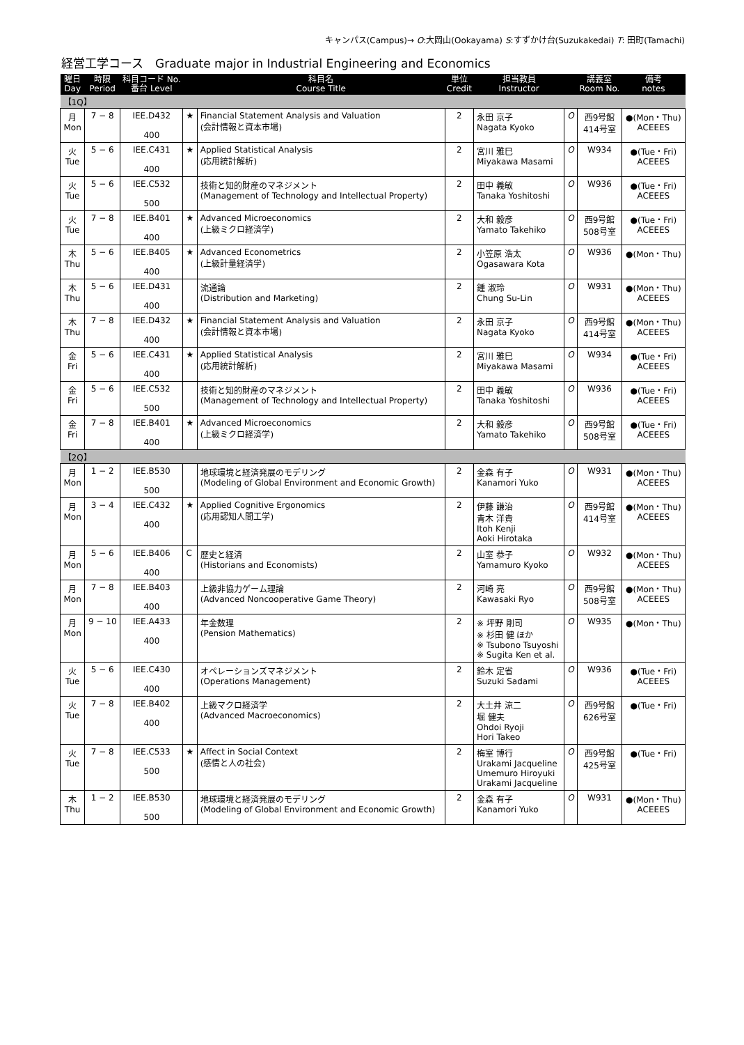キャンパス(Campus)→ O:大岡山(Ookayama) S:すずかけ台(Suzukakedai) T: 田町(Tamachi)
経営工学コース　Graduate major in Industrial Engineering and Economics
| 曜日 Day | 時限 Period | 科目コード No. 番台 Level | | 科目名 Course Title | 単位 Credit | 担当教員 Instructor | | 講義室 Room No. | 備考 notes |
| --- | --- | --- | --- | --- | --- | --- | --- | --- | --- |
| 【1Q】 | | | | | | | | | |
| 月 Mon | 7 − 8 | IEE.D432 400 | ★ | Financial Statement Analysis and Valuation (会計情報と資本市場) | 2 | 永田 京子 Nagata Kyoko | O | 西9号館 414号室 | ●(Mon・Thu) ACEEES |
| 火 Tue | 5 − 6 | IEE.C431 400 | ★ | Applied Statistical Analysis (応用統計解析) | 2 | 宮川 雅巳 Miyakawa Masami | O | W934 | ●(Tue・Fri) ACEEES |
| 火 Tue | 5 − 6 | IEE.C532 500 | | 技術と知的財産のマネジメント (Management of Technology and Intellectual Property) | 2 | 田中 義敏 Tanaka Yoshitoshi | O | W936 | ●(Tue・Fri) ACEEES |
| 火 Tue | 7 − 8 | IEE.B401 400 | ★ | Advanced Microeconomics (上級ミクロ経済学) | 2 | 大和 毅彦 Yamato Takehiko | O | 西9号館 508号室 | ●(Tue・Fri) ACEEES |
| 木 Thu | 5 − 6 | IEE.B405 400 | ★ | Advanced Econometrics (上級計量経済学) | 2 | 小笠原 浩太 Ogasawara Kota | O | W936 | ●(Mon・Thu) |
| 木 Thu | 5 − 6 | IEE.D431 400 | | 流通論 (Distribution and Marketing) | 2 | 鍾 淑玲 Chung Su-Lin | O | W931 | ●(Mon・Thu) ACEEES |
| 木 Thu | 7 − 8 | IEE.D432 400 | ★ | Financial Statement Analysis and Valuation (会計情報と資本市場) | 2 | 永田 京子 Nagata Kyoko | O | 西9号館 414号室 | ●(Mon・Thu) ACEEES |
| 金 Fri | 5 − 6 | IEE.C431 400 | ★ | Applied Statistical Analysis (応用統計解析) | 2 | 宮川 雅巳 Miyakawa Masami | O | W934 | ●(Tue・Fri) ACEEES |
| 金 Fri | 5 − 6 | IEE.C532 500 | | 技術と知的財産のマネジメント (Management of Technology and Intellectual Property) | 2 | 田中 義敏 Tanaka Yoshitoshi | O | W936 | ●(Tue・Fri) ACEEES |
| 金 Fri | 7 − 8 | IEE.B401 400 | ★ | Advanced Microeconomics (上級ミクロ経済学) | 2 | 大和 毅彦 Yamato Takehiko | O | 西9号館 508号室 | ●(Tue・Fri) ACEEES |
| 【2Q】 | | | | | | | | | |
| 月 Mon | 1 − 2 | IEE.B530 500 | | 地球環境と経済発展のモデリング (Modeling of Global Environment and Economic Growth) | 2 | 金森 有子 Kanamori Yuko | O | W931 | ●(Mon・Thu) ACEEES |
| 月 Mon | 3 − 4 | IEE.C432 400 | ★ | Applied Cognitive Ergonomics (応用認知人間工学) | 2 | 伊藤 謙治 青木 洋貴 Itoh Kenji Aoki Hirotaka | O | 西9号館 414号室 | ●(Mon・Thu) ACEEES |
| 月 Mon | 5 − 6 | IEE.B406 400 | C | 歴史と経済 (Historians and Economists) | 2 | 山室 恭子 Yamamuro Kyoko | O | W932 | ●(Mon・Thu) ACEEES |
| 月 Mon | 7 − 8 | IEE.B403 400 | | 上級非協力ゲーム理論 (Advanced Noncooperative Game Theory) | 2 | 河崎 亮 Kawasaki Ryo | O | 西9号館 508号室 | ●(Mon・Thu) ACEEES |
| 月 Mon | 9 − 10 | IEE.A433 400 | | 年金数理 (Pension Mathematics) | 2 | ※ 坪野 剛司 ※ 杉田 健 ほか ※ Tsubono Tsuyoshi ※ Sugita Ken et al. | O | W935 | ●(Mon・Thu) |
| 火 Tue | 5 − 6 | IEE.C430 400 | | オペレーションズマネジメント (Operations Management) | 2 | 鈴木 定省 Suzuki Sadami | O | W936 | ●(Tue・Fri) ACEEES |
| 火 Tue | 7 − 8 | IEE.B402 400 | | 上級マクロ経済学 (Advanced Macroeconomics) | 2 | 大土井 涼二 堀 健夫 Ohdoi Ryoji Hori Takeo | O | 西9号館 626号室 | ●(Tue・Fri) |
| 火 Tue | 7 − 8 | IEE.C533 500 | ★ | Affect in Social Context (感情と人の社会) | 2 | 梅室 博行 Urakami Jacqueline Umemuro Hiroyuki Urakami Jacqueline | O | 西9号館 425号室 | ●(Tue・Fri) |
| 木 Thu | 1 − 2 | IEE.B530 500 | | 地球環境と経済発展のモデリング (Modeling of Global Environment and Economic Growth) | 2 | 金森 有子 Kanamori Yuko | O | W931 | ●(Mon・Thu) ACEEES |